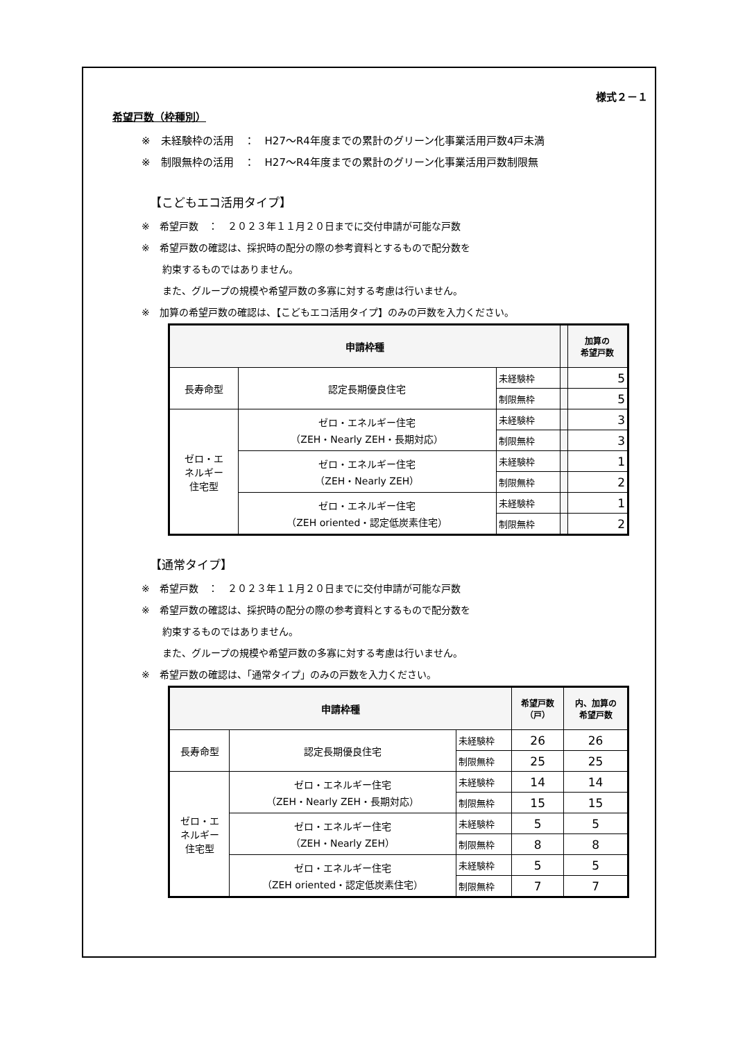様式２－１
希望戸数（枠種別）
※　未経験枠の活用　：　H27～R4年度までの累計のグリーン化事業活用戸数4戸未満
※　制限無枠の活用　：　H27～R4年度までの累計のグリーン化事業活用戸数制限無
【こどもエコ活用タイプ】
※　希望戸数　：　２０２３年１１月２０日までに交付申請が可能な戸数
※　希望戸数の確認は、採択時の配分の際の参考資料とするもので配分数を
約束するものではありません。
また、グループの規模や希望戸数の多寡に対する考慮は行いません。
※　加算の希望戸数の確認は、【こどもエコ活用タイプ】のみの戸数を入力ください。
| 申請枠種 | | | | 加算の 希望戸数 |
| --- | --- | --- | --- | --- |
| 長寿命型 | 認定長期優良住宅 | 未経験枠 | | 5 |
| | | 制限無枠 | | 5 |
| ゼロ・エ ネルギー 住宅型 | ゼロ・エネルギー住宅 （ZEH・Nearly ZEH・長期対応） | 未経験枠 | | 3 |
| | | 制限無枠 | | 3 |
| | ゼロ・エネルギー住宅 （ZEH・Nearly ZEH） | 未経験枠 | | 1 |
| | | 制限無枠 | | 2 |
| | ゼロ・エネルギー住宅 （ZEH oriented・認定低炭素住宅） | 未経験枠 | | 1 |
| | | 制限無枠 | | 2 |
【通常タイプ】
※　希望戸数　：　２０２３年１１月２０日までに交付申請が可能な戸数
※　希望戸数の確認は、採択時の配分の際の参考資料とするもので配分数を
約束するものではありません。
また、グループの規模や希望戸数の多寡に対する考慮は行いません。
※　希望戸数の確認は、「通常タイプ」のみの戸数を入力ください。
| 申請枠種 | | | 希望戸数 （戸） | 内、加算の 希望戸数 |
| --- | --- | --- | --- | --- |
| 長寿命型 | 認定長期優良住宅 | 未経験枠 | 26 | 26 |
| | | 制限無枠 | 25 | 25 |
| ゼロ・エ ネルギー 住宅型 | ゼロ・エネルギー住宅 （ZEH・Nearly ZEH・長期対応） | 未経験枠 | 14 | 14 |
| | | 制限無枠 | 15 | 15 |
| | ゼロ・エネルギー住宅 （ZEH・Nearly ZEH） | 未経験枠 | 5 | 5 |
| | | 制限無枠 | 8 | 8 |
| | ゼロ・エネルギー住宅 （ZEH oriented・認定低炭素住宅） | 未経験枠 | 5 | 5 |
| | | 制限無枠 | 7 | 7 |